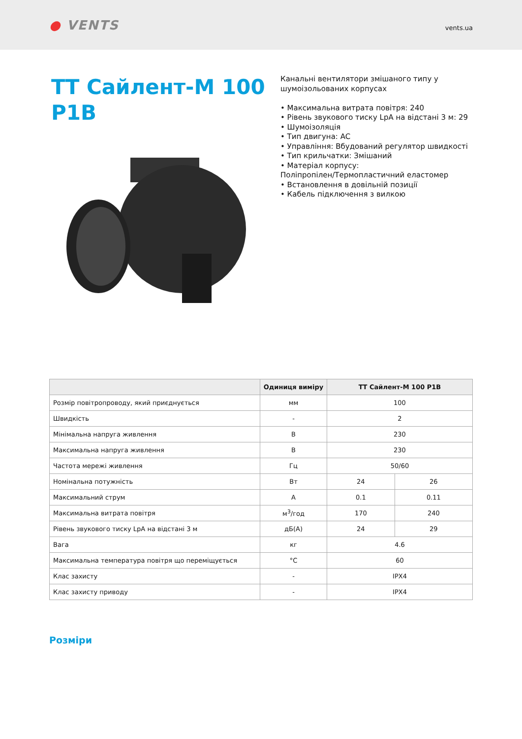● VENTS
vents.ua
ТТ Сайлент-М 100 P1B
Канальні вентилятори змішаного типу у
шумоізольованих корпусах
• Максимальна витрата повітря: 240
• Рівень звукового тиску LpA на відстані 3 м: 29
• Шумоізоляція
• Тип двигуна: AC
• Управління: Вбудований регулятор швидкості
• Тип крильчатки: Змішаний
• Матеріал корпусу:
Поліпропілен/Термопластичний еластомер
• Встановлення в довільній позиції
• Кабель підключення з вилкою
| | Одиниця виміру | ТТ Сайлент-М 100 P1B | |
| --- | --- | --- | --- |
| Розмір повітропроводу, який приєднується | мм | 100 | |
| Швидкість | - | 2 | |
| Мінімальна напруга живлення | В | 230 | |
| Максимальна напруга живлення | В | 230 | |
| Частота мережі живлення | Гц | 50/60 | |
| Номінальна потужність | Вт | 24 | 26 |
| Максимальний струм | A | 0.1 | 0.11 |
| Максимальна витрата повітря | м<sup>3</sup>/год | 170 | 240 |
| Рівень звукового тиску LpA на відстані 3 м | дБ(А) | 24 | 29 |
| Вага | кг | 4.6 | |
| Максимальна температура повітря що переміщується | °C | 60 | |
| Клас захисту | - | IPX4 | |
| Клас захисту приводу | - | IPX4 | |
Розміри